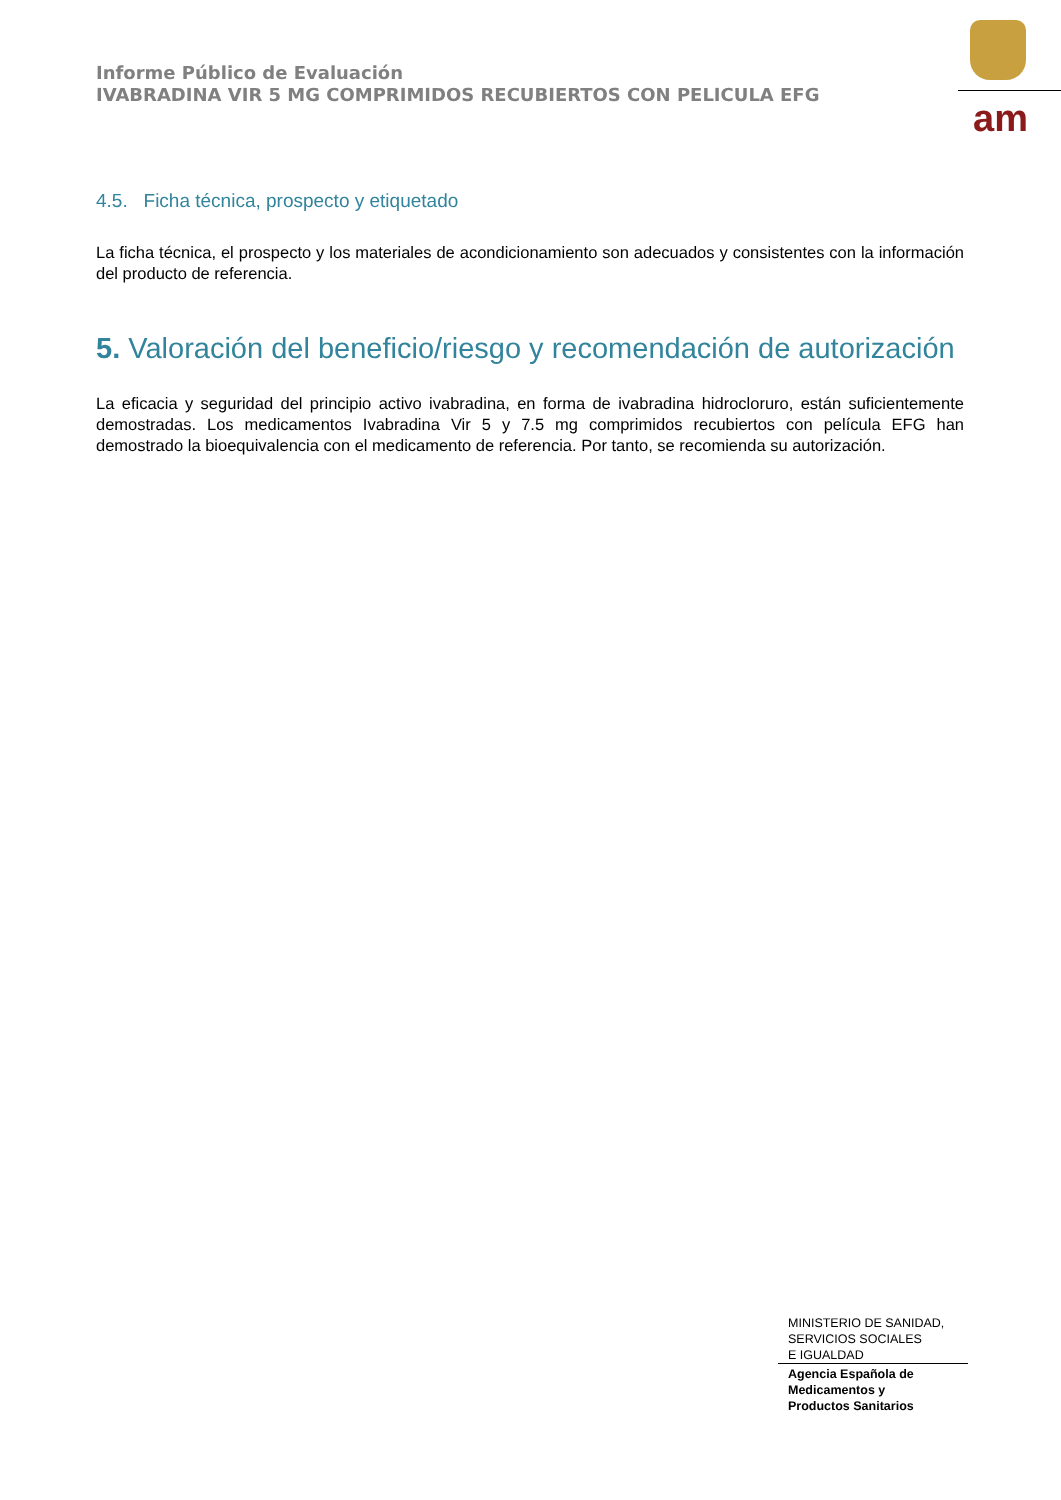Informe Público de Evaluación
IVABRADINA VIR 5 MG COMPRIMIDOS RECUBIERTOS CON PELICULA EFG
am
4.5. Ficha técnica, prospecto y etiquetado
La ficha técnica, el prospecto y los materiales de acondicionamiento son adecuados y consistentes con la información del producto de referencia.
5. Valoración del beneficio/riesgo y recomendación de autorización
La eficacia y seguridad del principio activo ivabradina, en forma de ivabradina hidrocloruro, están suficientemente demostradas. Los medicamentos Ivabradina Vir 5 y 7.5 mg comprimidos recubiertos con película EFG han demostrado la bioequivalencia con el medicamento de referencia. Por tanto, se recomienda su autorización.
MINISTERIO DE SANIDAD,
SERVICIOS SOCIALES
E IGUALDAD
Agencia Española de
Medicamentos y
Productos Sanitarios